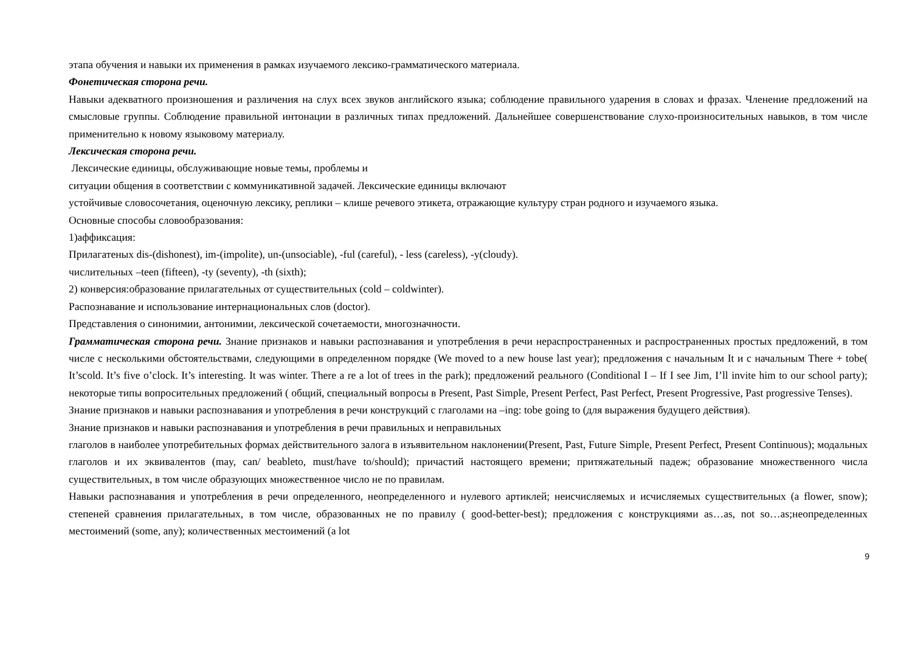этапа обучения и навыки их применения в рамках изучаемого лексико-грамматического материала.
Фонетическая сторона речи.
Навыки адекватного произношения и различения на слух всех звуков английского языка; соблюдение правильного ударения в словах и фразах. Членение предложений на смысловые группы. Соблюдение правильной интонации в различных типах предложений. Дальнейшее совершенствование слухо-произносительных навыков, в том числе применительно к новому языковому материалу.
Лексическая сторона речи.
Лексические единицы, обслуживающие новые темы, проблемы и
ситуации общения в соответствии с коммуникативной задачей. Лексические единицы включают
устойчивые словосочетания, оценочную лексику, реплики – клише речевого этикета, отражающие культуру стран родного и изучаемого языка.
Основные способы словообразования:
1)аффиксация:
Прилагатеных dis-(dishonest), im-(impolite), un-(unsociable), -ful (careful), - less (careless), -y(cloudy).
числительных –teen (fifteen), -ty (seventy), -th (sixth);
2) конверсия:образование прилагательных от существительных (cold – coldwinter).
Распознавание и использование интернациональных слов (doctor).
Представления о синонимии, антонимии, лексической сочетаемости, многозначности.
Грамматическая сторона речи. Знание признаков и навыки распознавания и употребления в речи нераспространенных и распространенных простых предложений, в том числе с несколькими обстоятельствами, следующими в определенном порядке (We moved to a new house last year); предложения с начальным It и с начальным There + tobe( It’scold. It’s five o’clock. It’s interesting. It was winter. There a re a lot of trees in the park); предложений реального (Conditional I – If I see Jim, I’ll invite him to our school party); некоторые типы вопросительных предложений ( общий, специальный вопросы в Present, Past Simple, Present Perfect, Past Perfect, Present Progressive, Past progressive Tenses).
Знание признаков и навыки распознавания и употребления в речи конструкций с глаголами на –ing: tobe going to (для выражения будущего действия).
Знание признаков и навыки распознавания и употребления в речи правильных и неправильных
глаголов в наиболее употребительных формах действительного залога в изъявительном наклонении(Present, Past, Future Simple, Present Perfect, Present Continuous); модальных глаголов и их эквивалентов (may, can/ beableto, must/have to/should); причастий настоящего времени; притяжательный падеж; образование множественного числа существительных, в том числе образующих множественное число не по правилам.
Навыки распознавания и употребления в речи определенного, неопределенного и нулевого артиклей; неисчисляемых и исчисляемых существительных (a flower, snow); степеней сравнения прилагательных, в том числе, образованных не по правилу ( good-better-best); предложения с конструкциями as…as, not so…as;неопределенных местоимений (some, any); количественных местоимений (a lot
9